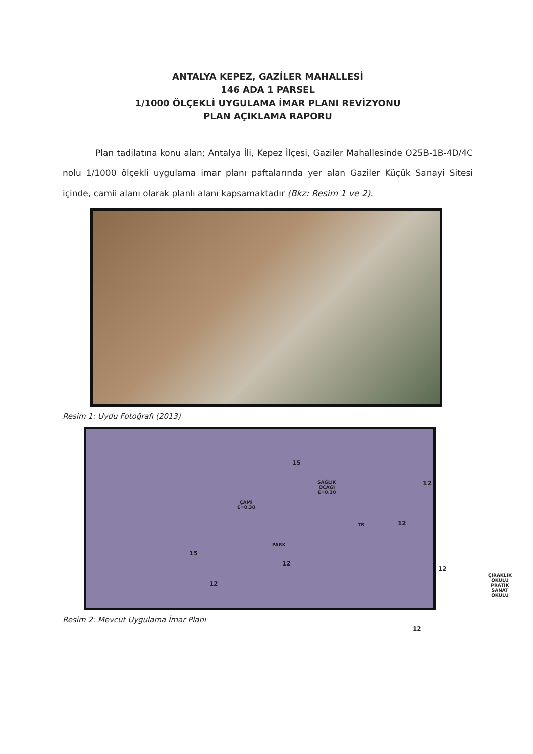ANTALYA KEPEZ, GAZİLER MAHALLESİ
146 ADA 1 PARSEL
1/1000 ÖLÇEKLİ UYGULAMA İMAR PLANI REVİZYONU
PLAN AÇIKLAMA RAPORU
Plan tadilatına konu alan; Antalya İli, Kepez İlçesi, Gaziler Mahallesinde O25B-1B-4D/4C nolu 1/1000 ölçekli uygulama imar planı paftalarında yer alan Gaziler Küçük Sanayi Sitesi içinde, camii alanı olarak planlı alanı kapsamaktadır (Bkz: Resim 1 ve 2).
Resim 1: Uydu Fotoğrafı (2013)
ÇAMİ
E=0.30
SAĞLIK
OCAĞI
E=0.30
PARK
TR
ÇIRAKLIK OKULU
PRATİK SANAT
OKULU
15
15
12
12
12
12
12
12
Resim 2: Mevcut Uygulama İmar Planı